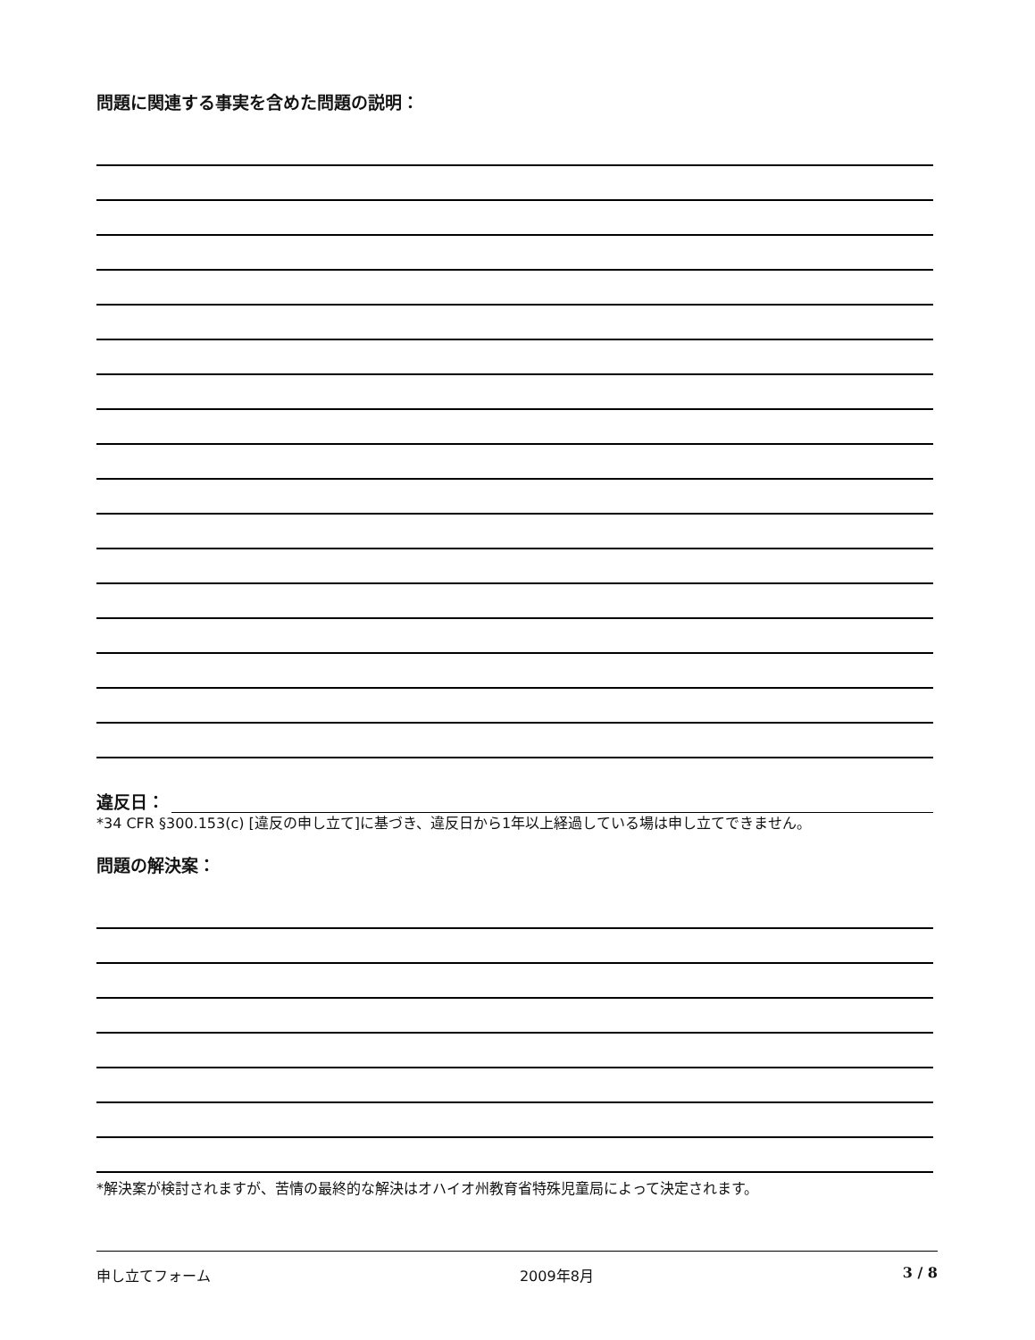問題に関連する事実を含めた問題の説明：
違反日：
*34 CFR §300.153(c) [違反の申し立て]に基づき、違反日から1年以上経過している場は申し立てできません。
問題の解決案：
*解決案が検討されますが、苦情の最終的な解決はオハイオ州教育省特殊児童局によって決定されます。
申し立てフォーム 2009年8月 3 / 8